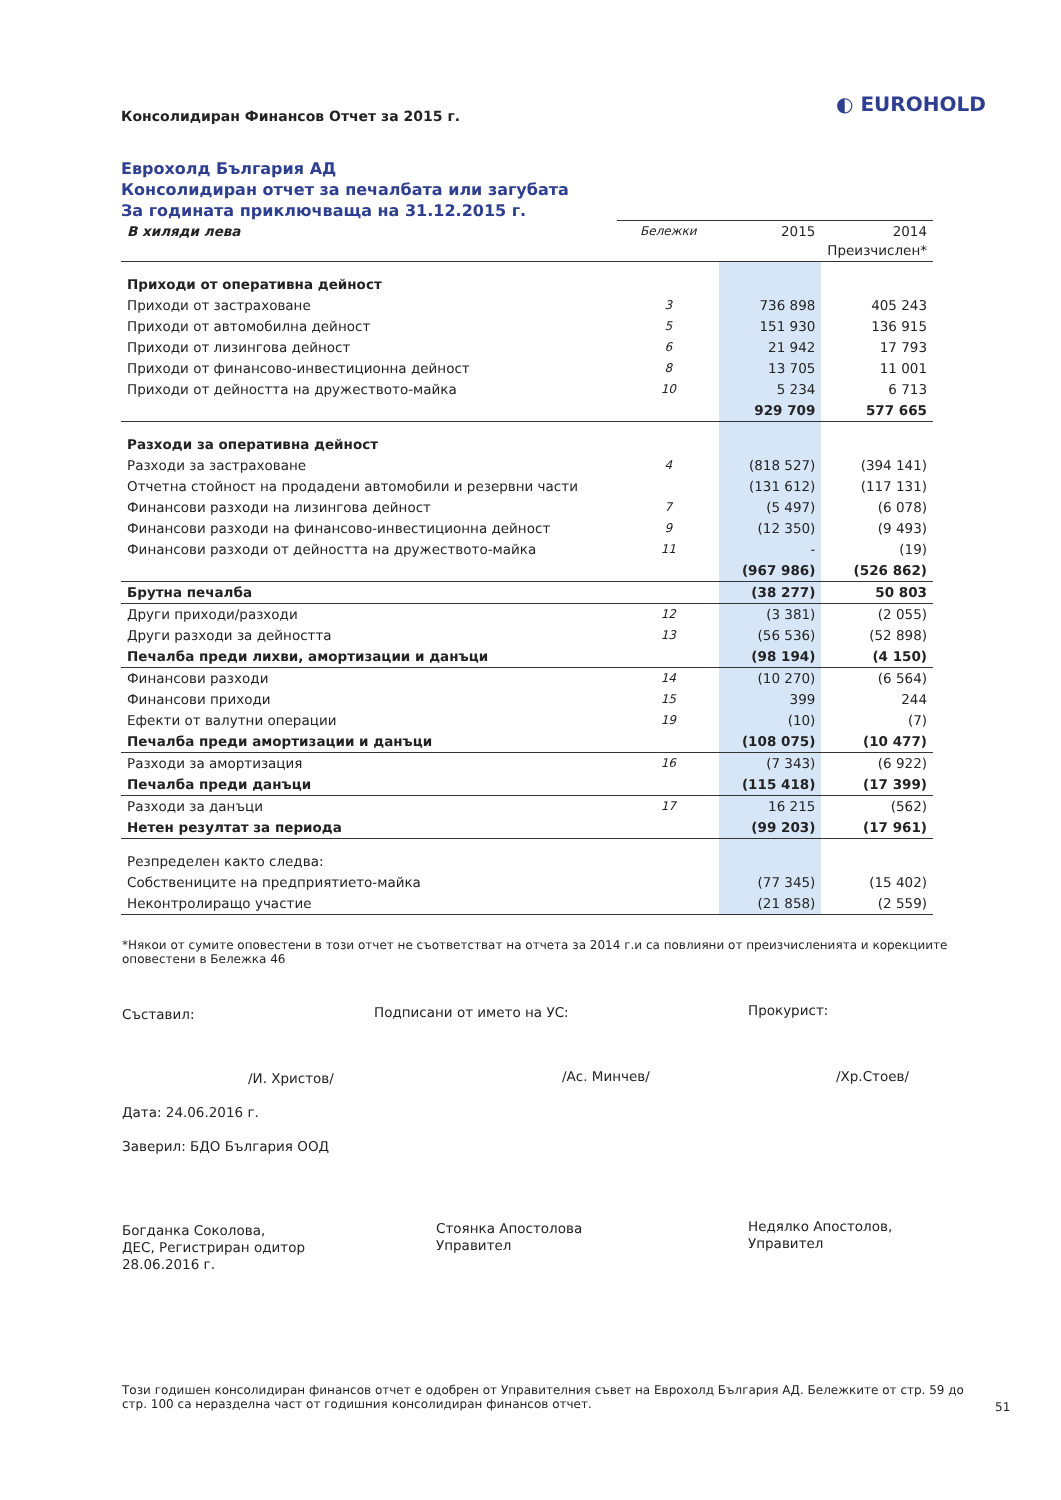Консолидиран Финансов Отчет за 2015 г.
◐ EUROHOLD
Еврохолд България АД
Консолидиран отчет за печалбата или загубата
За годината приключваща на 31.12.2015 г.
| В хиляди лева | Бележки | 2015 | 2014 Преизчислен* |
| --- | --- | --- | --- |
| Приходи от оперативна дейност | | | |
| Приходи от застраховане | 3 | 736 898 | 405 243 |
| Приходи от автомобилна дейност | 5 | 151 930 | 136 915 |
| Приходи от лизингова дейност | 6 | 21 942 | 17 793 |
| Приходи от финансово-инвестиционна дейност | 8 | 13 705 | 11 001 |
| Приходи от дейността на дружеството-майка | 10 | 5 234 | 6 713 |
| | | 929 709 | 577 665 |
| Разходи за оперативна дейност | | | |
| Разходи за застраховане | 4 | (818 527) | (394 141) |
| Отчетна стойност на продадени автомобили и резервни части | | (131 612) | (117 131) |
| Финансови разходи на лизингова дейност | 7 | (5 497) | (6 078) |
| Финансови разходи на финансово-инвестиционна дейност | 9 | (12 350) | (9 493) |
| Финансови разходи от дейността на дружеството-майка | 11 | - | (19) |
| | | (967 986) | (526 862) |
| Брутна печалба | | (38 277) | 50 803 |
| Други приходи/разходи | 12 | (3 381) | (2 055) |
| Други разходи за дейността | 13 | (56 536) | (52 898) |
| Печалба преди лихви, амортизации и данъци | | (98 194) | (4 150) |
| Финансови разходи | 14 | (10 270) | (6 564) |
| Финансови приходи | 15 | 399 | 244 |
| Ефекти от валутни операции | 19 | (10) | (7) |
| Печалба преди амортизации и данъци | | (108 075) | (10 477) |
| Разходи за амортизация | 16 | (7 343) | (6 922) |
| Печалба преди данъци | | (115 418) | (17 399) |
| Разходи за данъци | 17 | 16 215 | (562) |
| Нетен резултат за периода | | (99 203) | (17 961) |
| Резпределен както следва: | | | |
| Собствениците на предприятието-майка | | (77 345) | (15 402) |
| Неконтролиращо участие | | (21 858) | (2 559) |
*Някои от сумите оповестени в този отчет не съответстват на отчета за 2014 г.и са повлияни от преизчисленията и корекциите оповестени в Бележка 46
Съставил:
/И. Христов/
Подписани от името на УС:
/Ас. Минчев/
Прокурист:
/Хр.Стоев/
Дата: 24.06.2016 г.
Заверил: БДО България ООД
Богданка Соколова,
ДЕС, Регистриран одитор
28.06.2016 г.
Стоянка Апостолова
Управител
Недялко Апостолов,
Управител
Този годишен консолидиран финансов отчет е одобрен от Управителния съвет на Еврохолд България АД. Бележките от стр. 59 до стр. 100 са неразделна част от годишния консолидиран финансов отчет.
51